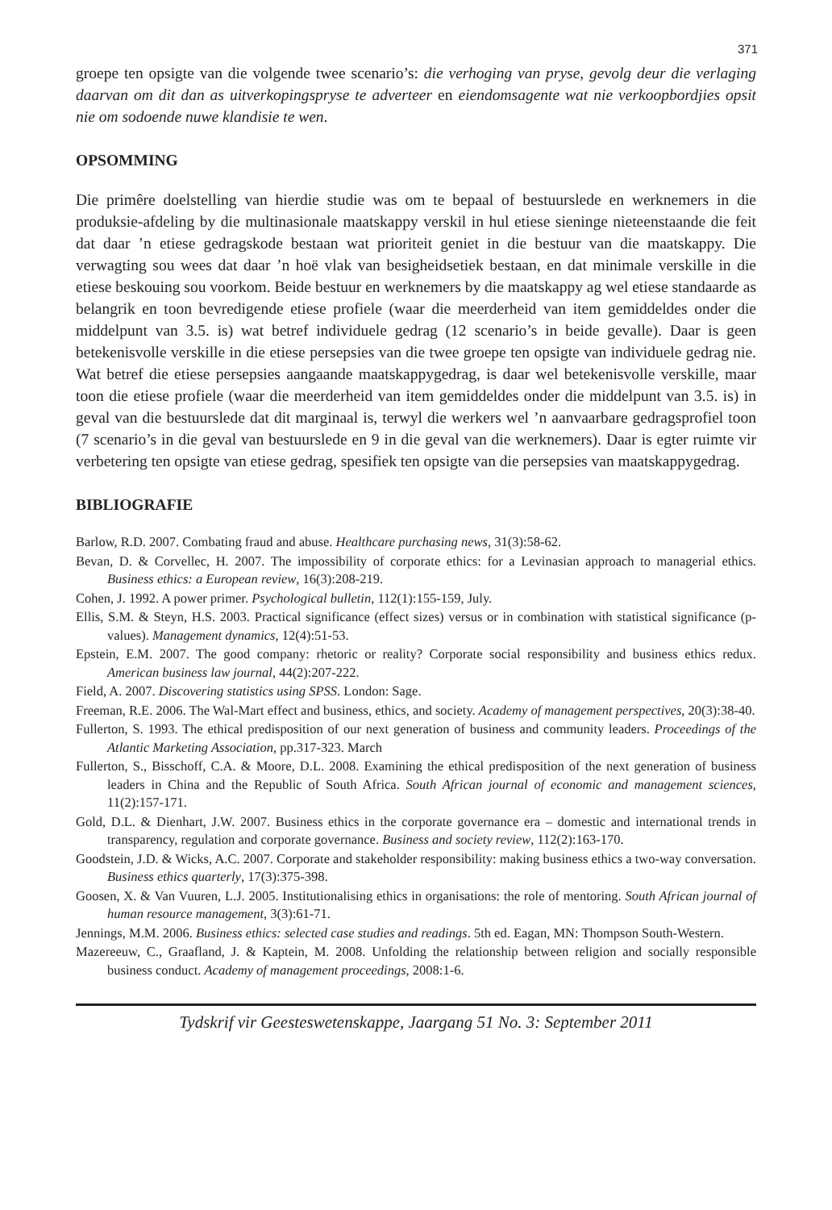371
groepe ten opsigte van die volgende twee scenario’s: die verhoging van pryse, gevolg deur die verlaging daarvan om dit dan as uitverkopingspryse te adverteer en eiendomsagente wat nie verkoopbordjies opsit nie om sodoende nuwe klandisie te wen.
OPSOMMING
Die primêre doelstelling van hierdie studie was om te bepaal of bestuurslede en werknemers in die produksie-afdeling by die multinasionale maatskappy verskil in hul etiese sieninge nieteenstaande die feit dat daar ’n etiese gedragskode bestaan wat prioriteit geniet in die bestuur van die maatskappy. Die verwagting sou wees dat daar ’n hoë vlak van besigheidsetiek bestaan, en dat minimale verskille in die etiese beskouing sou voorkom. Beide bestuur en werknemers by die maatskappy ag wel etiese standaarde as belangrik en toon bevredigende etiese profiele (waar die meerderheid van item gemiddeldes onder die middelpunt van 3.5. is) wat betref individuele gedrag (12 scenario’s in beide gevalle). Daar is geen betekenisvolle verskille in die etiese persepsies van die twee groepe ten opsigte van individuele gedrag nie. Wat betref die etiese persepsies aangaande maatskappygedrag, is daar wel betekenisvolle verskille, maar toon die etiese profiele (waar die meerderheid van item gemiddeldes onder die middelpunt van 3.5. is) in geval van die bestuurslede dat dit marginaal is, terwyl die werkers wel ’n aanvaarbare gedragsprofiel toon (7 scenario’s in die geval van bestuurslede en 9 in die geval van die werknemers). Daar is egter ruimte vir verbetering ten opsigte van etiese gedrag, spesifiek ten opsigte van die persepsies van maatskappygedrag.
BIBLIOGRAFIE
Barlow, R.D. 2007. Combating fraud and abuse. Healthcare purchasing news, 31(3):58-62.
Bevan, D. & Corvellec, H. 2007. The impossibility of corporate ethics: for a Levinasian approach to managerial ethics. Business ethics: a European review, 16(3):208-219.
Cohen, J. 1992. A power primer. Psychological bulletin, 112(1):155-159, July.
Ellis, S.M. & Steyn, H.S. 2003. Practical significance (effect sizes) versus or in combination with statistical significance (p-values). Management dynamics, 12(4):51-53.
Epstein, E.M. 2007. The good company: rhetoric or reality? Corporate social responsibility and business ethics redux. American business law journal, 44(2):207-222.
Field, A. 2007. Discovering statistics using SPSS. London: Sage.
Freeman, R.E. 2006. The Wal-Mart effect and business, ethics, and society. Academy of management perspectives, 20(3):38-40.
Fullerton, S. 1993. The ethical predisposition of our next generation of business and community leaders. Proceedings of the Atlantic Marketing Association, pp.317-323. March
Fullerton, S., Bisschoff, C.A. & Moore, D.L. 2008. Examining the ethical predisposition of the next generation of business leaders in China and the Republic of South Africa. South African journal of economic and management sciences, 11(2):157-171.
Gold, D.L. & Dienhart, J.W. 2007. Business ethics in the corporate governance era – domestic and international trends in transparency, regulation and corporate governance. Business and society review, 112(2):163-170.
Goodstein, J.D. & Wicks, A.C. 2007. Corporate and stakeholder responsibility: making business ethics a two-way conversation. Business ethics quarterly, 17(3):375-398.
Goosen, X. & Van Vuuren, L.J. 2005. Institutionalising ethics in organisations: the role of mentoring. South African journal of human resource management, 3(3):61-71.
Jennings, M.M. 2006. Business ethics: selected case studies and readings. 5th ed. Eagan, MN: Thompson South-Western.
Mazereeuw, C., Graafland, J. & Kaptein, M. 2008. Unfolding the relationship between religion and socially responsible business conduct. Academy of management proceedings, 2008:1-6.
Tydskrif vir Geesteswetenskappe, Jaargang 51 No. 3: September 2011